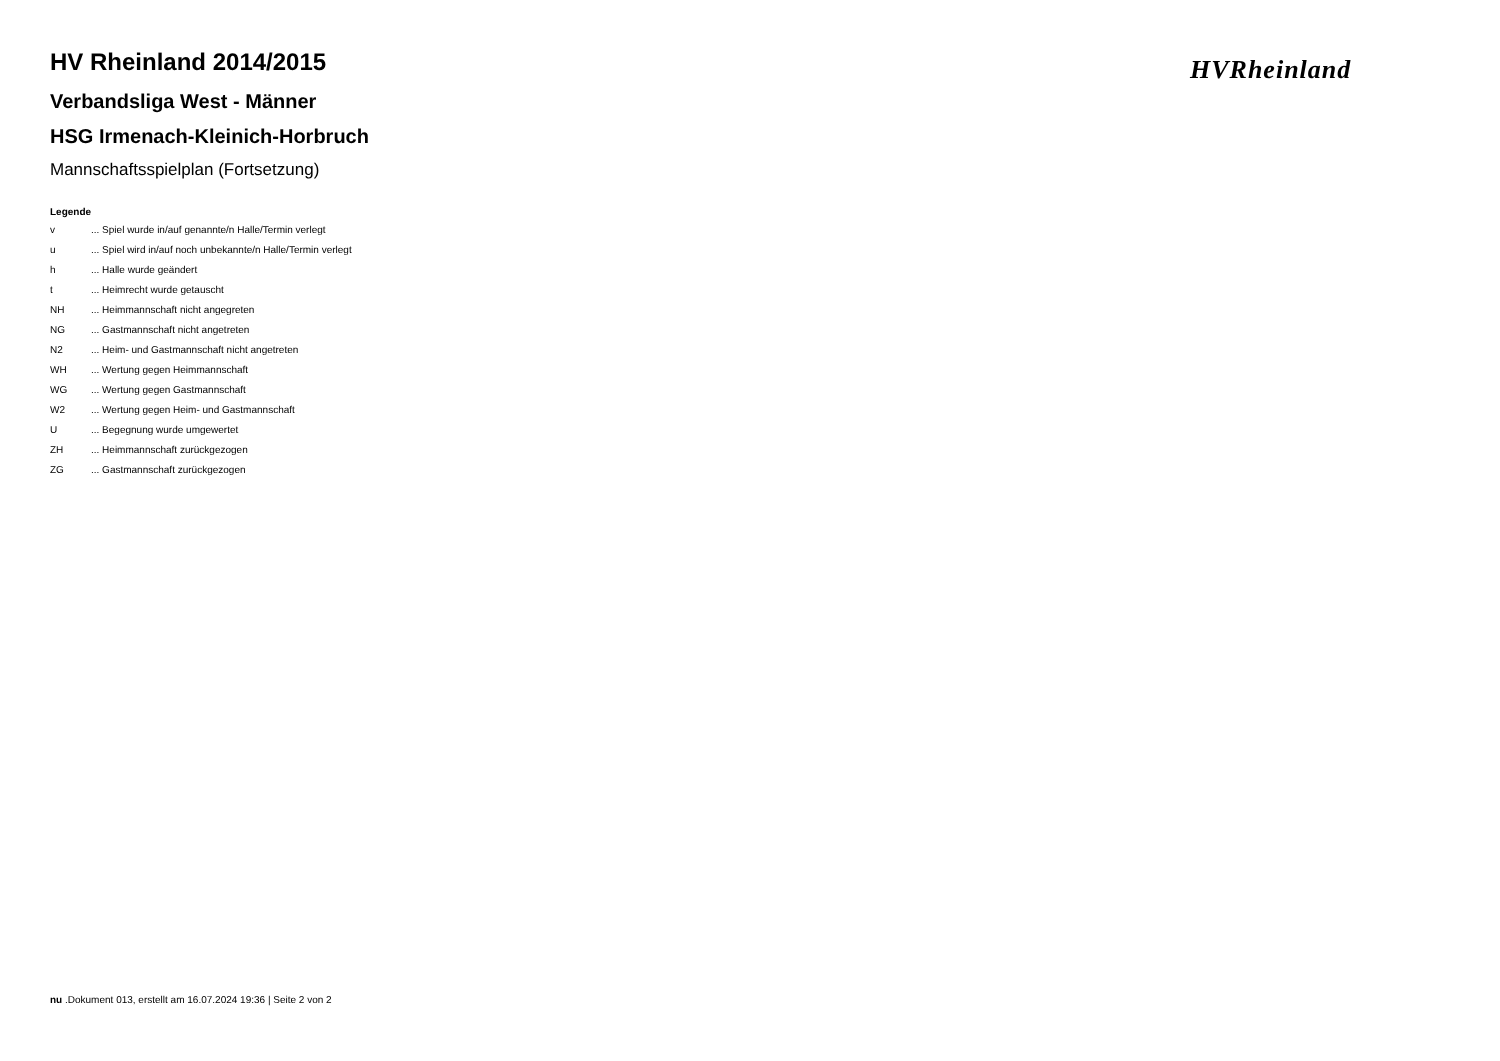HVRheinland
HV Rheinland 2014/2015
Verbandsliga West - Männer
HSG Irmenach-Kleinich-Horbruch
Mannschaftsspielplan (Fortsetzung)
Legende
| v | ... Spiel wurde in/auf genannte/n Halle/Termin verlegt |
| u | ... Spiel wird in/auf noch unbekannte/n Halle/Termin verlegt |
| h | ... Halle wurde geändert |
| t | ... Heimrecht wurde getauscht |
| NH | ... Heimmannschaft nicht angegreten |
| NG | ... Gastmannschaft nicht angetreten |
| N2 | ... Heim- und Gastmannschaft nicht angetreten |
| WH | ... Wertung gegen Heimmannschaft |
| WG | ... Wertung gegen Gastmannschaft |
| W2 | ... Wertung gegen Heim- und Gastmannschaft |
| U | ... Begegnung wurde umgewertet |
| ZH | ... Heimmannschaft zurückgezogen |
| ZG | ... Gastmannschaft zurückgezogen |
nu .Dokument 013, erstellt am 16.07.2024 19:36 | Seite 2 von 2